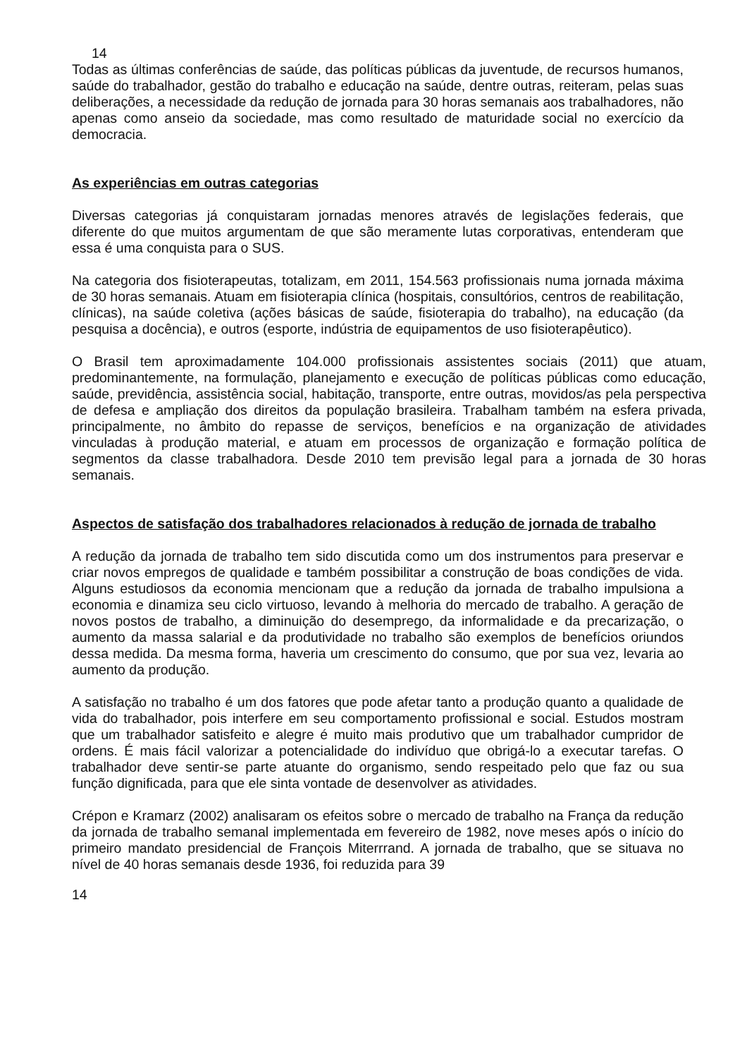14
Todas as últimas conferências de saúde, das políticas públicas da juventude, de recursos humanos, saúde do trabalhador, gestão do trabalho e educação na saúde, dentre outras, reiteram, pelas suas deliberações, a necessidade da redução de jornada para 30 horas semanais aos trabalhadores, não apenas como anseio da sociedade, mas como resultado de maturidade social no exercício da democracia.
As experiências em outras categorias
Diversas categorias já conquistaram jornadas menores através de legislações federais, que diferente do que muitos argumentam de que são meramente lutas corporativas, entenderam que essa é uma conquista para o SUS.
Na categoria dos fisioterapeutas, totalizam, em 2011, 154.563 profissionais numa jornada máxima de 30 horas semanais. Atuam em fisioterapia clínica (hospitais, consultórios, centros de reabilitação, clínicas), na saúde coletiva (ações básicas de saúde, fisioterapia do trabalho), na educação (da pesquisa a docência), e outros (esporte, indústria de equipamentos de uso fisioterapêutico).
O Brasil tem aproximadamente 104.000 profissionais assistentes sociais (2011) que atuam, predominantemente, na formulação, planejamento e execução de políticas públicas como educação, saúde, previdência, assistência social, habitação, transporte, entre outras, movidos/as pela perspectiva de defesa e ampliação dos direitos da população brasileira. Trabalham também na esfera privada, principalmente, no âmbito do repasse de serviços, benefícios e na organização de atividades vinculadas à produção material, e atuam em processos de organização e formação política de segmentos da classe trabalhadora. Desde 2010 tem previsão legal para a jornada de 30 horas semanais.
Aspectos de satisfação dos trabalhadores relacionados à redução de jornada de trabalho
A redução da jornada de trabalho tem sido discutida como um dos instrumentos para preservar e criar novos empregos de qualidade e também possibilitar a construção de boas condições de vida. Alguns estudiosos da economia mencionam que a redução da jornada de trabalho impulsiona a economia e dinamiza seu ciclo virtuoso, levando à melhoria do mercado de trabalho. A geração de novos postos de trabalho, a diminuição do desemprego, da informalidade e da precarização, o aumento da massa salarial e da produtividade no trabalho são exemplos de benefícios oriundos dessa medida. Da mesma forma, haveria um crescimento do consumo, que por sua vez, levaria ao aumento da produção.
A satisfação no trabalho é um dos fatores que pode afetar tanto a produção quanto a qualidade de vida do trabalhador, pois interfere em seu comportamento profissional e social. Estudos mostram que um trabalhador satisfeito e alegre é muito mais produtivo que um trabalhador cumpridor de ordens. É mais fácil valorizar a potencialidade do indivíduo que obrigá-lo a executar tarefas. O trabalhador deve sentir-se parte atuante do organismo, sendo respeitado pelo que faz ou sua função dignificada, para que ele sinta vontade de desenvolver as atividades.
Crépon e Kramarz (2002) analisaram os efeitos sobre o mercado de trabalho na França da redução da jornada de trabalho semanal implementada em fevereiro de 1982, nove meses após o início do primeiro mandato presidencial de François Miterrrand. A jornada de trabalho, que se situava no nível de 40 horas semanais desde 1936, foi reduzida para 39
14